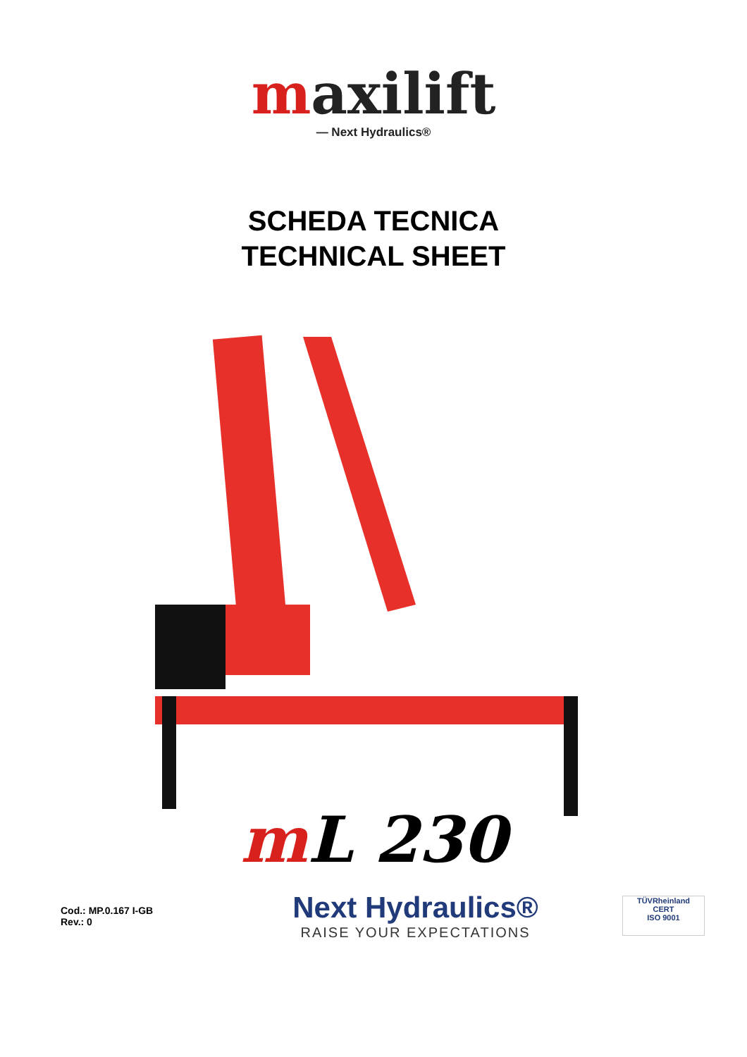maxilift
— Next Hydraulics®
SCHEDA TECNICA
TECHNICAL SHEET
m L 230
Cod.: MP.0.167 I-GB
Rev.: 0
Next Hydraulics®
RAISE YOUR EXPECTATIONS
TÜVRheinland
CERT
ISO 9001